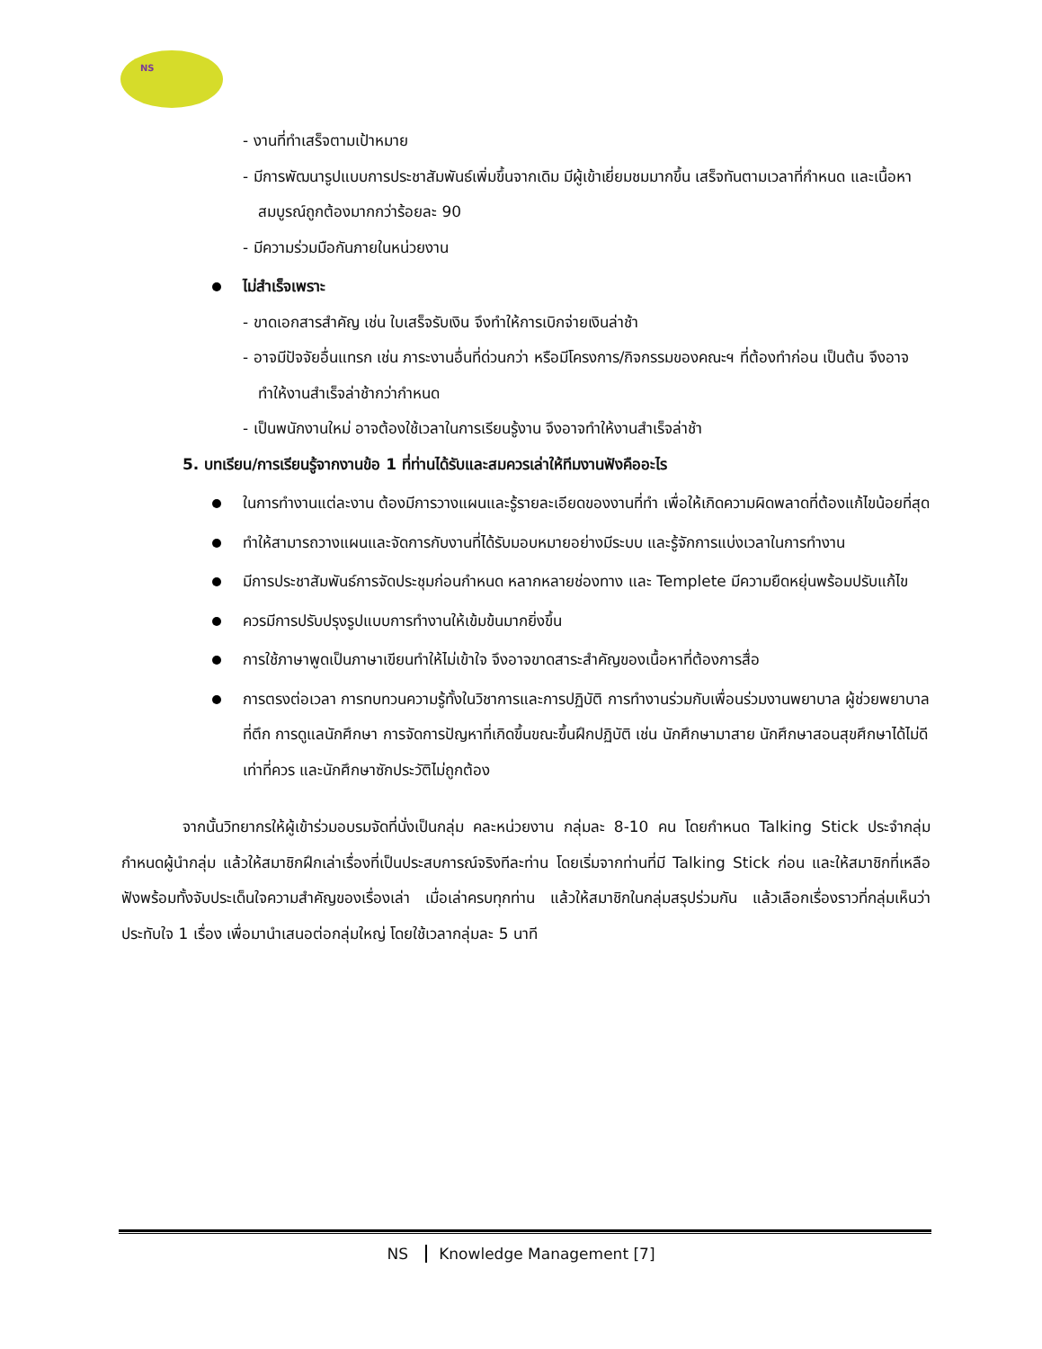NS
- งานที่ทำเสร็จตามเป้าหมาย
- มีการพัฒนารูปแบบการประชาสัมพันธ์เพิ่มขึ้นจากเดิม มีผู้เข้าเยี่ยมชมมากขึ้น เสร็จทันตามเวลาที่กำหนด และเนื้อหาสมบูรณ์ถูกต้องมากกว่าร้อยละ 90
- มีความร่วมมือกันภายในหน่วยงาน
ไม่สำเร็จเพราะ
- ขาดเอกสารสำคัญ เช่น ใบเสร็จรับเงิน จึงทำให้การเบิกจ่ายเงินล่าช้า
- อาจมีปัจจัยอื่นแทรก เช่น ภาระงานอื่นที่ด่วนกว่า หรือมีโครงการ/กิจกรรมของคณะฯ ที่ต้องทำก่อน เป็นต้น จึงอาจทำให้งานสำเร็จล่าช้ากว่ากำหนด
- เป็นพนักงานใหม่ อาจต้องใช้เวลาในการเรียนรู้งาน จึงอาจทำให้งานสำเร็จล่าช้า
5. บทเรียน/การเรียนรู้จากงานข้อ 1 ที่ท่านได้รับและสมควรเล่าให้ทีมงานฟังคืออะไร
ในการทำงานแต่ละงาน ต้องมีการวางแผนและรู้รายละเอียดของงานที่ทำ เพื่อให้เกิดความผิดพลาดที่ต้องแก้ไขน้อยที่สุด
ทำให้สามารถวางแผนและจัดการกับงานที่ได้รับมอบหมายอย่างมีระบบ และรู้จักการแบ่งเวลาในการทำงาน
มีการประชาสัมพันธ์การจัดประชุมก่อนกำหนด หลากหลายช่องทาง และ Templete มีความยืดหยุ่นพร้อมปรับแก้ไข
ควรมีการปรับปรุงรูปแบบการทำงานให้เข้มข้นมากยิ่งขึ้น
การใช้ภาษาพูดเป็นภาษาเขียนทำให้ไม่เข้าใจ จึงอาจขาดสาระสำคัญของเนื้อหาที่ต้องการสื่อ
การตรงต่อเวลา การทบทวนความรู้ทั้งในวิชาการและการปฏิบัติ การทำงานร่วมกับเพื่อนร่วมงานพยาบาล ผู้ช่วยพยาบาลที่ตึก การดูแลนักศึกษา การจัดการปัญหาที่เกิดขึ้นขณะขึ้นฝึกปฏิบัติ เช่น นักศึกษามาสาย นักศึกษาสอนสุขศึกษาได้ไม่ดีเท่าที่ควร และนักศึกษาซักประวัติไม่ถูกต้อง
จากนั้นวิทยากรให้ผู้เข้าร่วมอบรมจัดที่นั่งเป็นกลุ่ม คละหน่วยงาน กลุ่มละ 8-10 คน โดยกำหนด Talking Stick ประจำกลุ่ม กำหนดผู้นำกลุ่ม แล้วให้สมาชิกฝึกเล่าเรื่องที่เป็นประสบการณ์จริงทีละท่าน โดยเริ่มจากท่านที่มี Talking Stick ก่อน และให้สมาชิกที่เหลือฟังพร้อมทั้งจับประเด็นใจความสำคัญของเรื่องเล่า เมื่อเล่าครบทุกท่าน แล้วให้สมาชิกในกลุ่มสรุปร่วมกัน แล้วเลือกเรื่องราวที่กลุ่มเห็นว่าประทับใจ 1 เรื่อง เพื่อมานำเสนอต่อกลุ่มใหญ่ โดยใช้เวลากลุ่มละ 5 นาที
NS Knowledge Management [7]